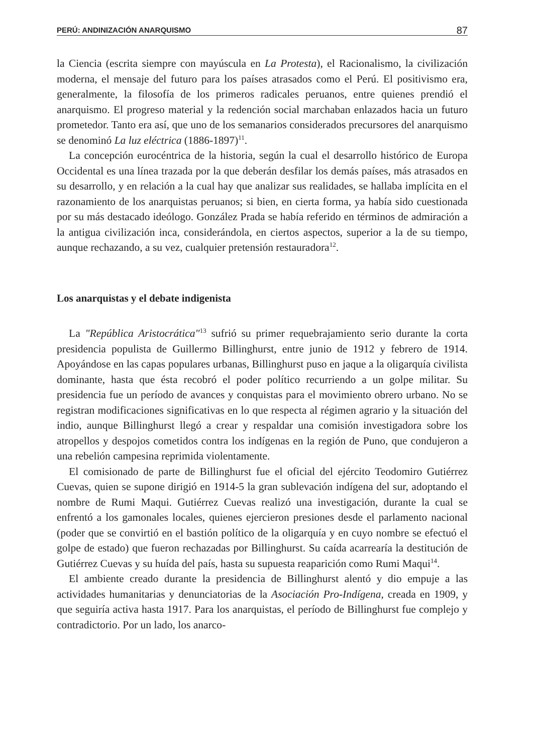PERÚ: ANDINIZACIÓN ANARQUISMO 87
la Ciencia (escrita siempre con mayúscula en La Protesta), el Racionalismo, la civilización moderna, el mensaje del futuro para los países atrasados como el Perú. El positivismo era, generalmente, la filosofía de los primeros radicales peruanos, entre quienes prendió el anarquismo. El progreso material y la redención social marchaban enlazados hacia un futuro prometedor. Tanto era así, que uno de los semanarios considerados precursores del anarquismo se denominó La luz eléctrica (1886-1897)<sup>11</sup>.
La concepción eurocéntrica de la historia, según la cual el desarrollo histórico de Europa Occidental es una línea trazada por la que deberán desfilar los demás países, más atrasados en su desarrollo, y en relación a la cual hay que analizar sus realidades, se hallaba implícita en el razonamiento de los anarquistas peruanos; si bien, en cierta forma, ya había sido cuestionada por su más destacado ideólogo. González Prada se había referido en términos de admiración a la antigua civilización inca, considerándola, en ciertos aspectos, superior a la de su tiempo, aunque rechazando, a su vez, cualquier pretensión restauradora<sup>12</sup>.
Los anarquistas y el debate indigenista
La "República Aristocrática"<sup>13</sup> sufrió su primer requebrajamiento serio durante la corta presidencia populista de Guillermo Billinghurst, entre junio de 1912 y febrero de 1914. Apoyándose en las capas populares urbanas, Billinghurst puso en jaque a la oligarquía civilista dominante, hasta que ésta recobró el poder político recurriendo a un golpe militar. Su presidencia fue un período de avances y conquistas para el movimiento obrero urbano. No se registran modificaciones significativas en lo que respecta al régimen agrario y la situación del indio, aunque Billinghurst llegó a crear y respaldar una comisión investigadora sobre los atropellos y despojos cometidos contra los indígenas en la región de Puno, que condujeron a una rebelión campesina reprimida violentamente.
El comisionado de parte de Billinghurst fue el oficial del ejército Teodomiro Gutiérrez Cuevas, quien se supone dirigió en 1914-5 la gran sublevación indígena del sur, adoptando el nombre de Rumi Maqui. Gutiérrez Cuevas realizó una investigación, durante la cual se enfrentó a los gamonales locales, quienes ejercieron presiones desde el parlamento nacional (poder que se convirtió en el bastión político de la oligarquía y en cuyo nombre se efectuó el golpe de estado) que fueron rechazadas por Billinghurst. Su caída acarrearía la destitución de Gutiérrez Cuevas y su huída del país, hasta su supuesta reaparición como Rumi Maqui<sup>14</sup>.
El ambiente creado durante la presidencia de Billinghurst alentó y dio empuje a las actividades humanitarias y denunciatorias de la Asociación Pro-Indígena, creada en 1909, y que seguiría activa hasta 1917. Para los anarquistas, el período de Billinghurst fue complejo y contradictorio. Por un lado, los anarco-